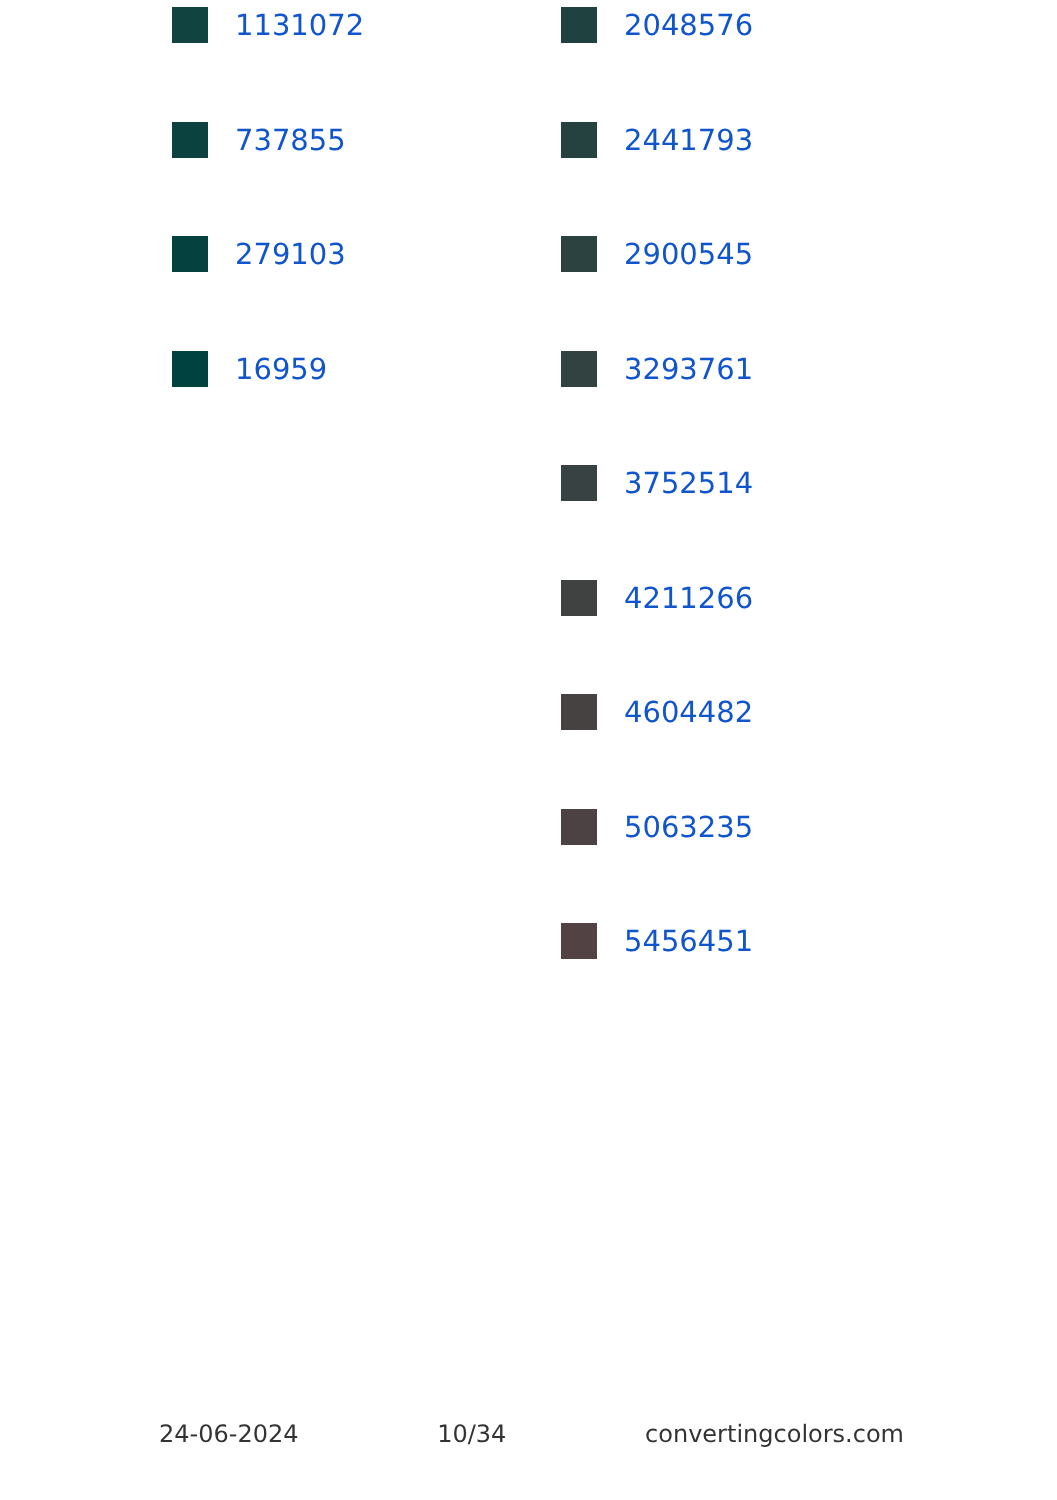1131072
737855
279103
16959
2048576
2441793
2900545
3293761
3752514
4211266
4604482
5063235
5456451
24-06-2024 10/34 convertingcolors.com